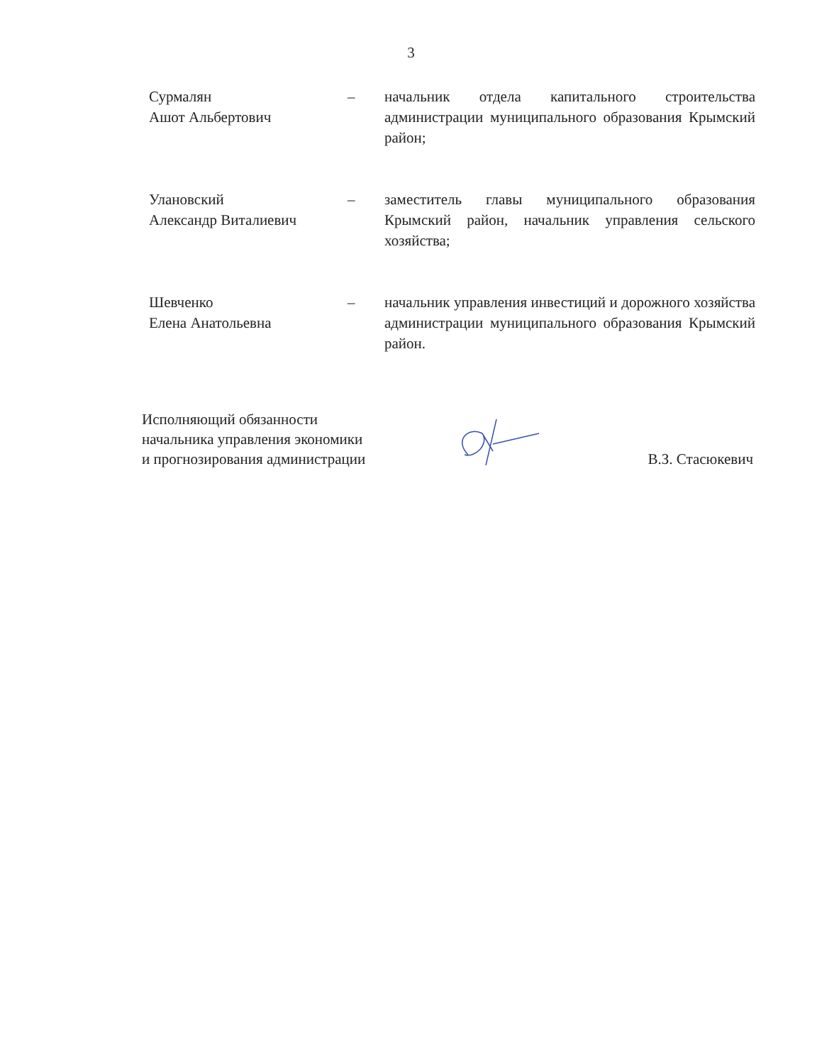3
Сурмалян
Ашот Альбертович
– начальник отдела капитального строительства администрации муниципального образования Крымский район;
Улановский
Александр Виталиевич
– заместитель главы муниципального образования Крымский район, начальник управления сельского хозяйства;
Шевченко
Елена Анатольевна
– начальник управления инвестиций и дорожного хозяйства администрации муниципального образования Крымский район.
Исполняющий обязанности
начальника управления экономики
и прогнозирования администрации
В.З. Стасюкевич